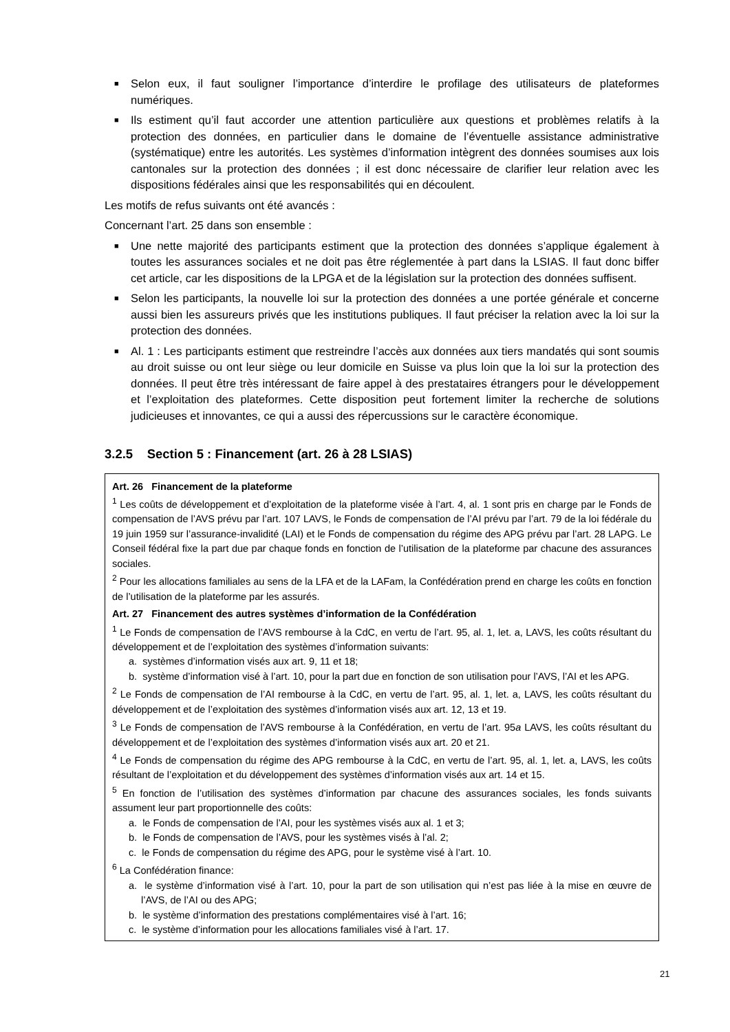■ Selon eux, il faut souligner l’importance d’interdire le profilage des utilisateurs de plateformes numériques.
■ Ils estiment qu’il faut accorder une attention particulière aux questions et problèmes relatifs à la protection des données, en particulier dans le domaine de l’éventuelle assistance administrative (systématique) entre les autorités. Les systèmes d’information intègrent des données soumises aux lois cantonales sur la protection des données ; il est donc nécessaire de clarifier leur relation avec les dispositions fédérales ainsi que les responsabilités qui en découlent.
Les motifs de refus suivants ont été avancés :
Concernant l’art. 25 dans son ensemble :
■ Une nette majorité des participants estiment que la protection des données s’applique également à toutes les assurances sociales et ne doit pas être réglementée à part dans la LSIAS. Il faut donc biffer cet article, car les dispositions de la LPGA et de la législation sur la protection des données suffisent.
■ Selon les participants, la nouvelle loi sur la protection des données a une portée générale et concerne aussi bien les assureurs privés que les institutions publiques. Il faut préciser la relation avec la loi sur la protection des données.
■ Al. 1 : Les participants estiment que restreindre l’accès aux données aux tiers mandatés qui sont soumis au droit suisse ou ont leur siège ou leur domicile en Suisse va plus loin que la loi sur la protection des données. Il peut être très intéressant de faire appel à des prestataires étrangers pour le développement et l’exploitation des plateformes. Cette disposition peut fortement limiter la recherche de solutions judicieuses et innovantes, ce qui a aussi des répercussions sur le caractère économique.
3.2.5 Section 5 : Financement (art. 26 à 28 LSIAS)
Art. 26 Financement de la plateforme
<sup>1</sup> Les coûts de développement et d’exploitation de la plateforme visée à l’art. 4, al. 1 sont pris en charge par le Fonds de compensation de l’AVS prévu par l’art. 107 LAVS, le Fonds de compensation de l’AI prévu par l’art. 79 de la loi fédérale du 19 juin 1959 sur l’assurance-invalidité (LAI) et le Fonds de compensation du régime des APG prévu par l’art. 28 LAPG. Le Conseil fédéral fixe la part due par chaque fonds en fonction de l’utilisation de la plateforme par chacune des assurances sociales.
<sup>2</sup> Pour les allocations familiales au sens de la LFA et de la LAFam, la Confédération prend en charge les coûts en fonction de l’utilisation de la plateforme par les assurés.
Art. 27 Financement des autres systèmes d’information de la Confédération
<sup>1</sup> Le Fonds de compensation de l’AVS rembourse à la CdC, en vertu de l’art. 95, al. 1, let. a, LAVS, les coûts résultant du développement et de l’exploitation des systèmes d’information suivants:
a. systèmes d’information visés aux art. 9, 11 et 18;
b. système d’information visé à l’art. 10, pour la part due en fonction de son utilisation pour l’AVS, l’AI et les APG.
<sup>2</sup> Le Fonds de compensation de l’AI rembourse à la CdC, en vertu de l’art. 95, al. 1, let. a, LAVS, les coûts résultant du développement et de l’exploitation des systèmes d’information visés aux art. 12, 13 et 19.
<sup>3</sup> Le Fonds de compensation de l’AVS rembourse à la Confédération, en vertu de l’art. 95a LAVS, les coûts résultant du développement et de l’exploitation des systèmes d’information visés aux art. 20 et 21.
<sup>4</sup> Le Fonds de compensation du régime des APG rembourse à la CdC, en vertu de l’art. 95, al. 1, let. a, LAVS, les coûts résultant de l’exploitation et du développement des systèmes d’information visés aux art. 14 et 15.
<sup>5</sup> En fonction de l’utilisation des systèmes d’information par chacune des assurances sociales, les fonds suivants assument leur part proportionnelle des coûts:
a. le Fonds de compensation de l’AI, pour les systèmes visés aux al. 1 et 3;
b. le Fonds de compensation de l’AVS, pour les systèmes visés à l’al. 2;
c. le Fonds de compensation du régime des APG, pour le système visé à l’art. 10.
<sup>6</sup> La Confédération finance:
a. le système d’information visé à l’art. 10, pour la part de son utilisation qui n’est pas liée à la mise en œuvre de l’AVS, de l’AI ou des APG;
b. le système d’information des prestations complémentaires visé à l’art. 16;
c. le système d’information pour les allocations familiales visé à l’art. 17.
21